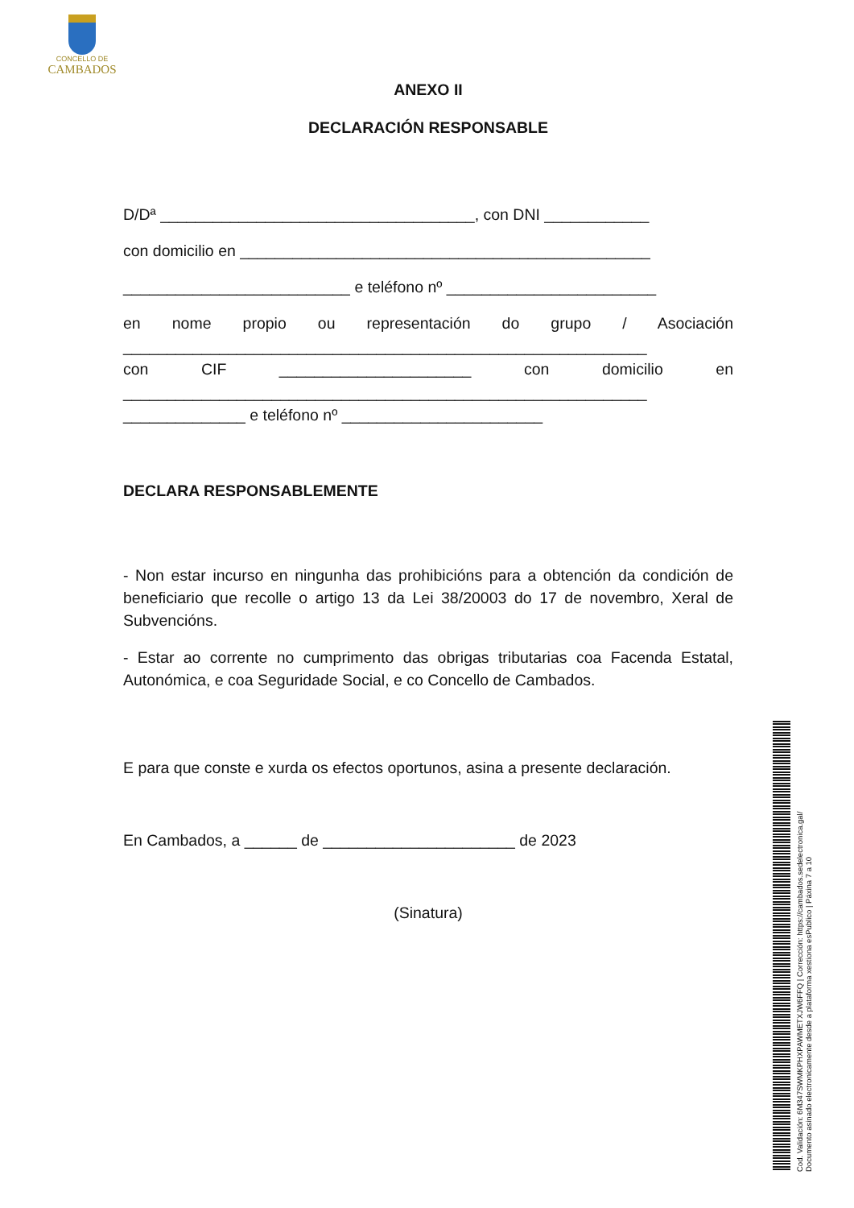CONCELLO DE
CAMBADOS
ANEXO II
DECLARACIÓN RESPONSABLE
D/Dª ____________________________________, con DNI ____________
con domicilio en _______________________________________________
__________________________ e teléfono nº ________________________
en nome propio ou representación do grupo / Asociación
____________________________________________________________
con CIF ______________________ con domicilio en
____________________________________________________________
______________ e teléfono nº _______________________
DECLARA RESPONSABLEMENTE
- Non estar incurso en ningunha das prohibicións para a obtención da condición de beneficiario que recolle o artigo 13 da Lei 38/20003 do 17 de novembro, Xeral de Subvencións.
- Estar ao corrente no cumprimento das obrigas tributarias coa Facenda Estatal, Autonómica, e coa Seguridade Social, e co Concello de Cambados.
E para que conste e xurda os efectos oportunos, asina a presente declaración.
En Cambados, a ______ de ______________________ de 2023
(Sinatura)
Cod. Validación: 6M347SWMKPHXPAWMETXJW6FFQ | Corrección: https://cambados.sedelectronica.gal/
Documento asinado electronicamente desde a plataforma xestiona esPublico | Páxina 7 a 10